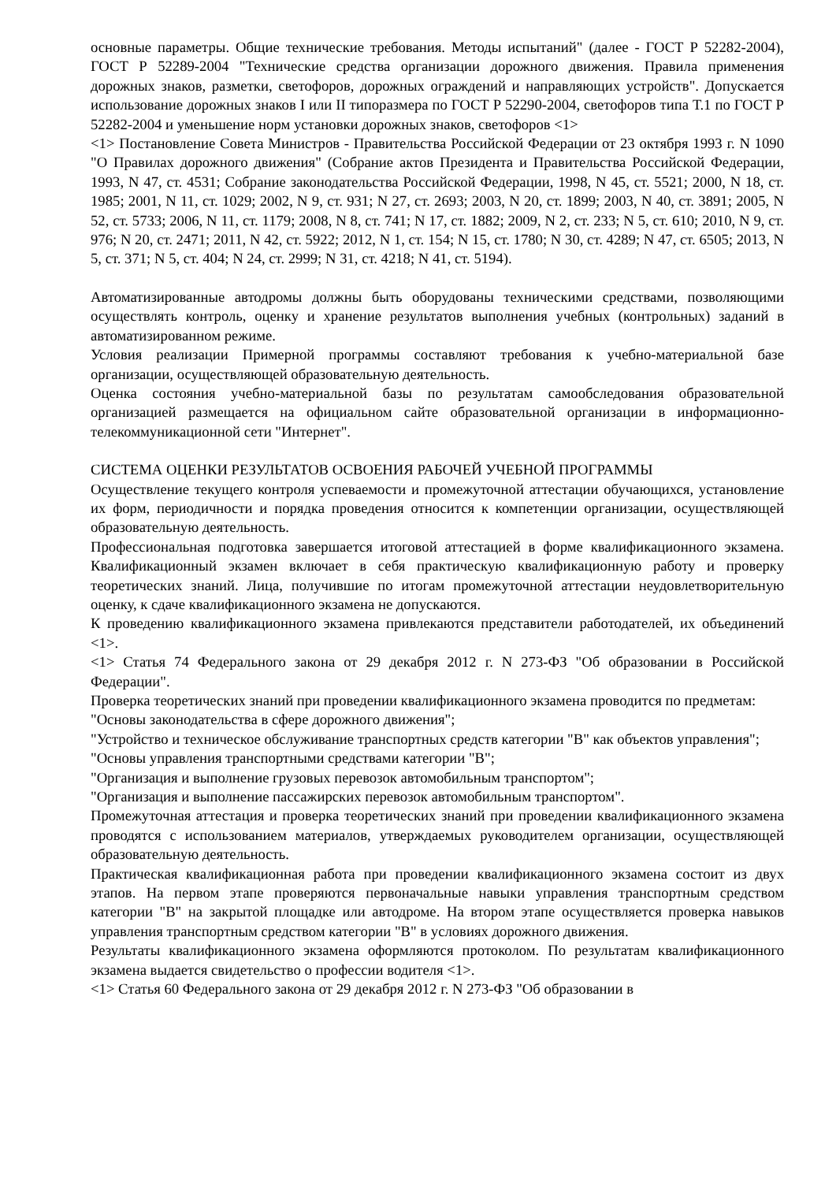основные параметры. Общие технические требования. Методы испытаний" (далее - ГОСТ Р 52282-2004), ГОСТ Р 52289-2004 "Технические средства организации дорожного движения. Правила применения дорожных знаков, разметки, светофоров, дорожных ограждений и направляющих устройств". Допускается использование дорожных знаков I или II типоразмера по ГОСТ Р 52290-2004, светофоров типа Т.1 по ГОСТ Р 52282-2004 и уменьшение норм установки дорожных знаков, светофоров <1>
<1> Постановление Совета Министров - Правительства Российской Федерации от 23 октября 1993 г. N 1090 "О Правилах дорожного движения" (Собрание актов Президента и Правительства Российской Федерации, 1993, N 47, ст. 4531; Собрание законодательства Российской Федерации, 1998, N 45, ст. 5521; 2000, N 18, ст. 1985; 2001, N 11, ст. 1029; 2002, N 9, ст. 931; N 27, ст. 2693; 2003, N 20, ст. 1899; 2003, N 40, ст. 3891; 2005, N 52, ст. 5733; 2006, N 11, ст. 1179; 2008, N 8, ст. 741; N 17, ст. 1882; 2009, N 2, ст. 233; N 5, ст. 610; 2010, N 9, ст. 976; N 20, ст. 2471; 2011, N 42, ст. 5922; 2012, N 1, ст. 154; N 15, ст. 1780; N 30, ст. 4289; N 47, ст. 6505; 2013, N 5, ст. 371; N 5, ст. 404; N 24, ст. 2999; N 31, ст. 4218; N 41, ст. 5194).
Автоматизированные автодромы должны быть оборудованы техническими средствами, позволяющими осуществлять контроль, оценку и хранение результатов выполнения учебных (контрольных) заданий в автоматизированном режиме.
Условия реализации Примерной программы составляют требования к учебно-материальной базе организации, осуществляющей образовательную деятельность.
Оценка состояния учебно-материальной базы по результатам самообследования образовательной организацией размещается на официальном сайте образовательной организации в информационно-телекоммуникационной сети "Интернет".
СИСТЕМА ОЦЕНКИ РЕЗУЛЬТАТОВ ОСВОЕНИЯ РАБОЧЕЙ УЧЕБНОЙ ПРОГРАММЫ
Осуществление текущего контроля успеваемости и промежуточной аттестации обучающихся, установление их форм, периодичности и порядка проведения относится к компетенции организации, осуществляющей образовательную деятельность.
Профессиональная подготовка завершается итоговой аттестацией в форме квалификационного экзамена. Квалификационный экзамен включает в себя практическую квалификационную работу и проверку теоретических знаний. Лица, получившие по итогам промежуточной аттестации неудовлетворительную оценку, к сдаче квалификационного экзамена не допускаются.
К проведению квалификационного экзамена привлекаются представители работодателей, их объединений <1>.
<1> Статья 74 Федерального закона от 29 декабря 2012 г. N 273-ФЗ "Об образовании в Российской Федерации".
Проверка теоретических знаний при проведении квалификационного экзамена проводится по предметам:
"Основы законодательства в сфере дорожного движения";
"Устройство и техническое обслуживание транспортных средств категории "B" как объектов управления";
"Основы управления транспортными средствами категории "B";
"Организация и выполнение грузовых перевозок автомобильным транспортом";
"Организация и выполнение пассажирских перевозок автомобильным транспортом".
Промежуточная аттестация и проверка теоретических знаний при проведении квалификационного экзамена проводятся с использованием материалов, утверждаемых руководителем организации, осуществляющей образовательную деятельность.
Практическая квалификационная работа при проведении квалификационного экзамена состоит из двух этапов. На первом этапе проверяются первоначальные навыки управления транспортным средством категории "B" на закрытой площадке или автодроме. На втором этапе осуществляется проверка навыков управления транспортным средством категории "B" в условиях дорожного движения.
Результаты квалификационного экзамена оформляются протоколом. По результатам квалификационного экзамена выдается свидетельство о профессии водителя <1>.
<1> Статья 60 Федерального закона от 29 декабря 2012 г. N 273-ФЗ "Об образовании в